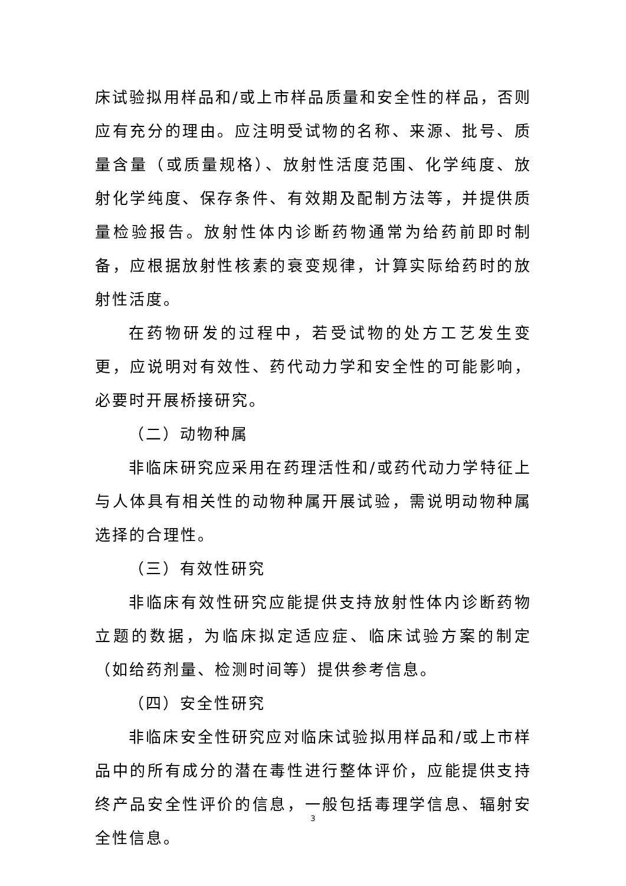床试验拟用样品和/或上市样品质量和安全性的样品，否则应有充分的理由。应注明受试物的名称、来源、批号、质量含量（或质量规格）、放射性活度范围、化学纯度、放射化学纯度、保存条件、有效期及配制方法等，并提供质量检验报告。放射性体内诊断药物通常为给药前即时制备，应根据放射性核素的衰变规律，计算实际给药时的放射性活度。
在药物研发的过程中，若受试物的处方工艺发生变更，应说明对有效性、药代动力学和安全性的可能影响，必要时开展桥接研究。
（二）动物种属
非临床研究应采用在药理活性和/或药代动力学特征上与人体具有相关性的动物种属开展试验，需说明动物种属选择的合理性。
（三）有效性研究
非临床有效性研究应能提供支持放射性体内诊断药物立题的数据，为临床拟定适应症、临床试验方案的制定（如给药剂量、检测时间等）提供参考信息。
（四）安全性研究
非临床安全性研究应对临床试验拟用样品和/或上市样品中的所有成分的潜在毒性进行整体评价，应能提供支持终产品安全性评价的信息，一般包括毒理学信息、辐射安全性信息。
3